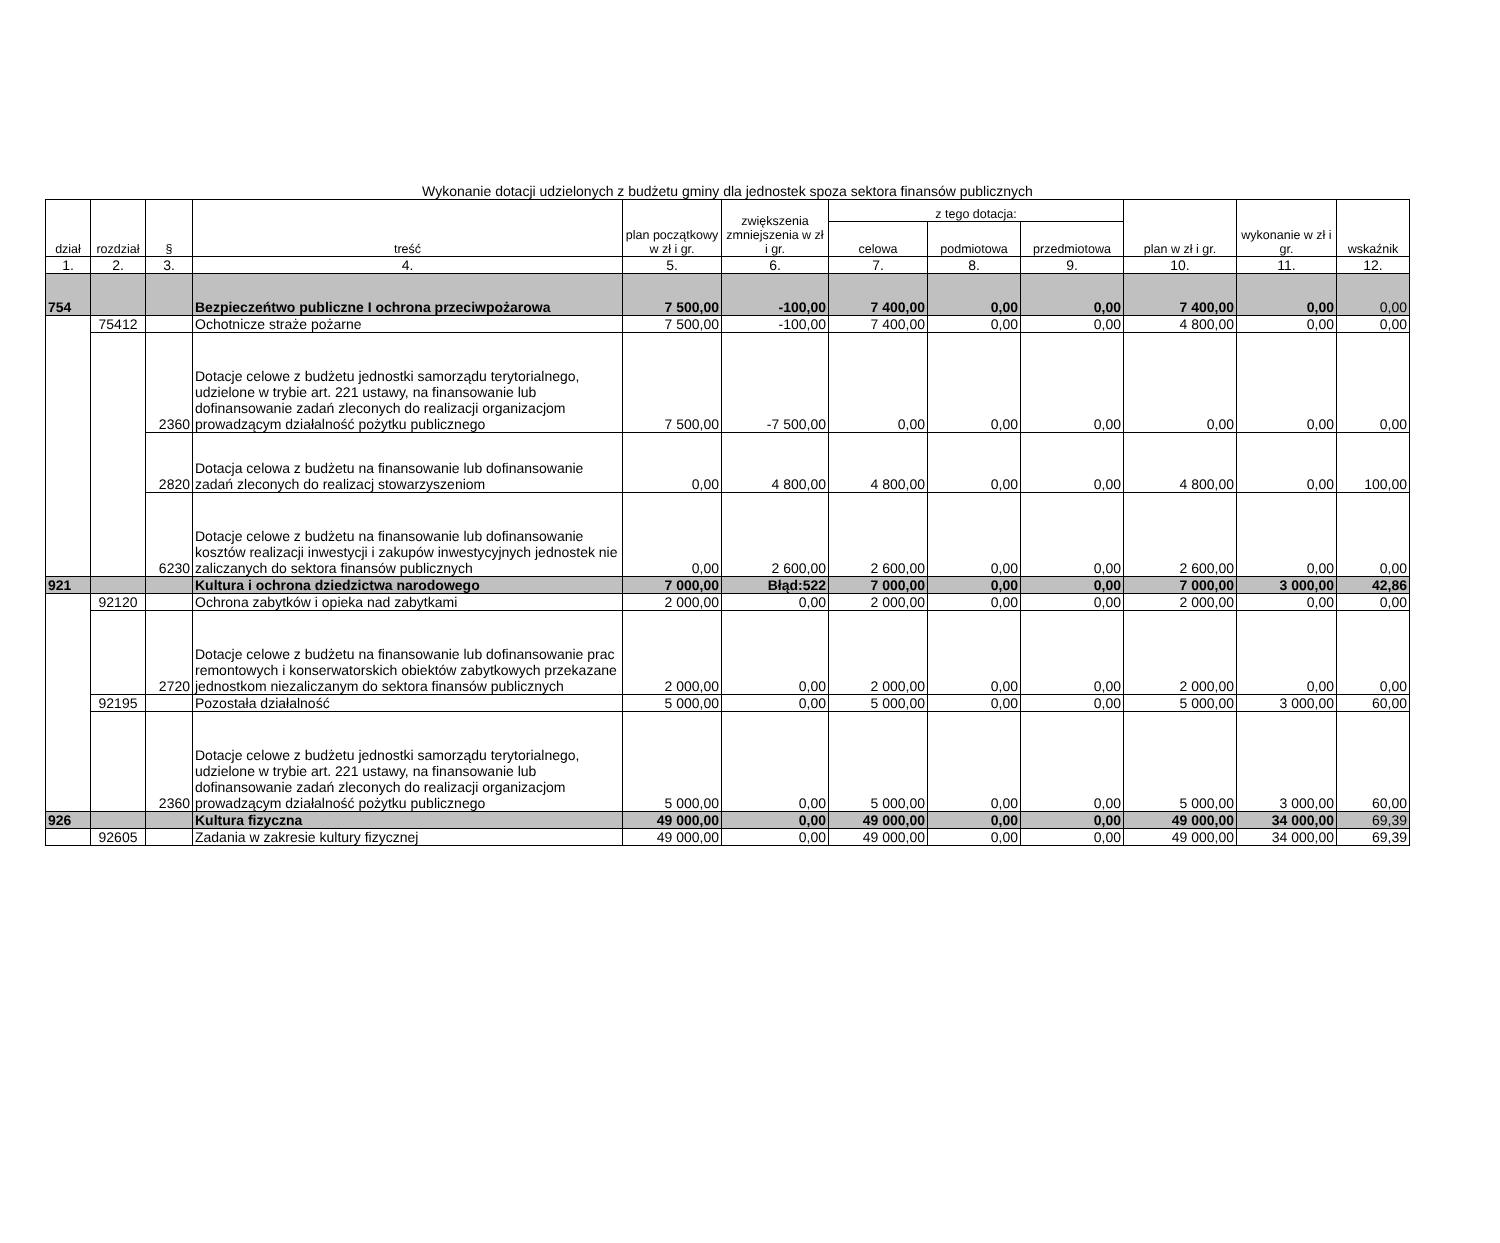Wykonanie dotacji udzielonych z budżetu gminy dla jednostek spoza sektora finansów publicznych
| dział | rozdział | § | treść | plan początkowy w zł i gr. | zwiększenia zmniejszenia w zł i gr. | z tego dotacja: | | | plan w zł i gr. | wykonanie w zł i gr. | wskaźnik |
| --- | --- | --- | --- | --- | --- | --- | --- | --- | --- | --- | --- |
| | | | | | | celowa | podmiotowa | przedmiotowa | | | |
| 1. | 2. | 3. | 4. | 5. | 6. | 7. | 8. | 9. | 10. | 11. | 12. |
| 754 | | | Bezpieczeńtwo publiczne I ochrona przeciwpożarowa | 7 500,00 | -100,00 | 7 400,00 | 0,00 | 0,00 | 7 400,00 | 0,00 | 0,00 |
| | 75412 | | Ochotnicze straże pożarne | 7 500,00 | -100,00 | 7 400,00 | 0,00 | 0,00 | 4 800,00 | 0,00 | 0,00 |
| | | 2360 | Dotacje celowe z budżetu jednostki samorządu terytorialnego, udzielone w trybie art. 221 ustawy, na finansowanie lub dofinansowanie zadań zleconych do realizacji organizacjom prowadzącym działalność pożytku publicznego | 7 500,00 | -7 500,00 | 0,00 | 0,00 | 0,00 | 0,00 | 0,00 | 0,00 |
| | | 2820 | Dotacja celowa z budżetu na finansowanie lub dofinansowanie zadań zleconych do realizacj stowarzyszeniom | 0,00 | 4 800,00 | 4 800,00 | 0,00 | 0,00 | 4 800,00 | 0,00 | 100,00 |
| | | 6230 | Dotacje celowe z budżetu na finansowanie lub dofinansowanie kosztów realizacji inwestycji i zakupów inwestycyjnych jednostek nie zaliczanych do sektora finansów publicznych | 0,00 | 2 600,00 | 2 600,00 | 0,00 | 0,00 | 2 600,00 | 0,00 | 0,00 |
| 921 | | | Kultura i ochrona dziedzictwa narodowego | 7 000,00 | Błąd:522 | 7 000,00 | 0,00 | 0,00 | 7 000,00 | 3 000,00 | 42,86 |
| | 92120 | | Ochrona zabytków i opieka nad zabytkami | 2 000,00 | 0,00 | 2 000,00 | 0,00 | 0,00 | 2 000,00 | 0,00 | 0,00 |
| | | 2720 | Dotacje celowe z budżetu na finansowanie lub dofinansowanie prac remontowych i konserwatorskich obiektów zabytkowych przekazane jednostkom niezaliczanym do sektora finansów publicznych | 2 000,00 | 0,00 | 2 000,00 | 0,00 | 0,00 | 2 000,00 | 0,00 | 0,00 |
| | 92195 | | Pozostała działalność | 5 000,00 | 0,00 | 5 000,00 | 0,00 | 0,00 | 5 000,00 | 3 000,00 | 60,00 |
| | | 2360 | Dotacje celowe z budżetu jednostki samorządu terytorialnego, udzielone w trybie art. 221 ustawy, na finansowanie lub dofinansowanie zadań zleconych do realizacji organizacjom prowadzącym działalność pożytku publicznego | 5 000,00 | 0,00 | 5 000,00 | 0,00 | 0,00 | 5 000,00 | 3 000,00 | 60,00 |
| 926 | | | Kultura fizyczna | 49 000,00 | 0,00 | 49 000,00 | 0,00 | 0,00 | 49 000,00 | 34 000,00 | 69,39 |
| | 92605 | | Zadania w zakresie kultury fizycznej | 49 000,00 | 0,00 | 49 000,00 | 0,00 | 0,00 | 49 000,00 | 34 000,00 | 69,39 |